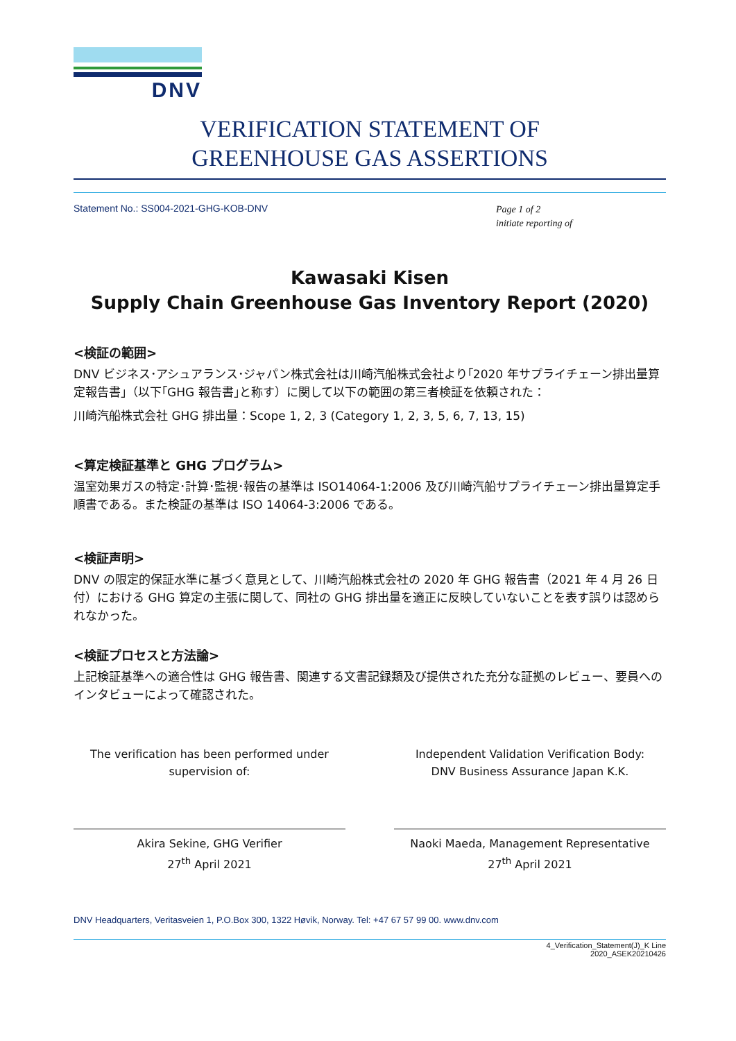DNV
VERIFICATION STATEMENT OF
GREENHOUSE GAS ASSERTIONS
Statement No.: SS004-2021-GHG-KOB-DNV
Page 1 of 2
initiate reporting of
Kawasaki Kisen
Supply Chain Greenhouse Gas Inventory Report (2020)
<検証の範囲>
DNV ビジネス･アシュアランス･ジャパン株式会社は川崎汽船株式会社より｢2020 年サプライチェーン排出量算定報告書｣（以下｢GHG 報告書｣と称す）に関して以下の範囲の第三者検証を依頼された：
川崎汽船株式会社 GHG 排出量：Scope 1, 2, 3 (Category 1, 2, 3, 5, 6, 7, 13, 15)
<算定検証基準と GHG プログラム>
温室効果ガスの特定･計算･監視･報告の基準は ISO14064-1:2006 及び川崎汽船サプライチェーン排出量算定手順書である。また検証の基準は ISO 14064-3:2006 である。
<検証声明>
DNV の限定的保証水準に基づく意見として、川崎汽船株式会社の 2020 年 GHG 報告書（2021 年 4 月 26 日付）における GHG 算定の主張に関して、同社の GHG 排出量を適正に反映していないことを表す誤りは認められなかった。
<検証プロセスと方法論>
上記検証基準への適合性は GHG 報告書、関連する文書記録類及び提供された充分な証拠のレビュー、要員へのインタビューによって確認された。
The verification has been performed under supervision of:
Akira Sekine, GHG Verifier
27<sup>th</sup> April 2021
Independent Validation Verification Body:
DNV Business Assurance Japan K.K.
Naoki Maeda, Management Representative
27<sup>th</sup> April 2021
DNV Headquarters, Veritasveien 1, P.O.Box 300, 1322 Høvik, Norway. Tel: +47 67 57 99 00. www.dnv.com
4_Verification_Statement(J)_K Line
2020_ASEK20210426